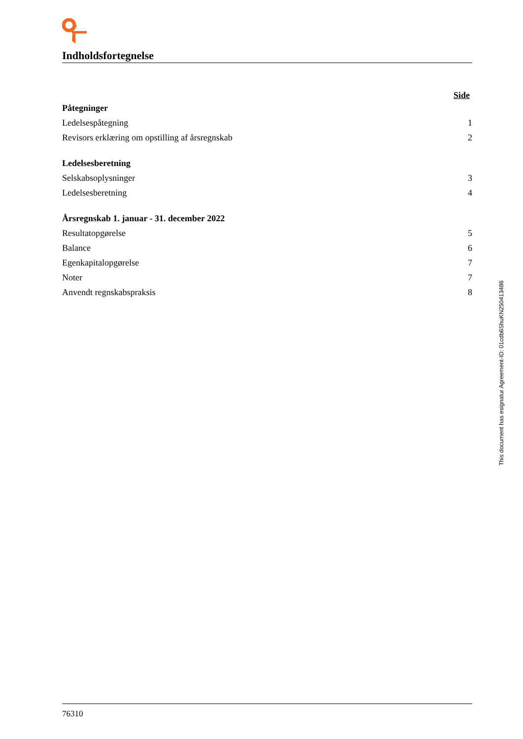Indholdsfortegnelse
Side
Påtegninger
Ledelsespåtegning 1
Revisors erklæring om opstilling af årsregnskab 2
Ledelsesberetning
Selskabsoplysninger 3
Ledelsesberetning 4
Årsregnskab 1. januar - 31. december 2022
Resultatopgørelse 5
Balance 6
Egenkapitalopgørelse 7
Noter 7
Anvendt regnskabspraksis 8
This document has esignatur Agreement-ID: 01cdb6ShuKN250413486
76310